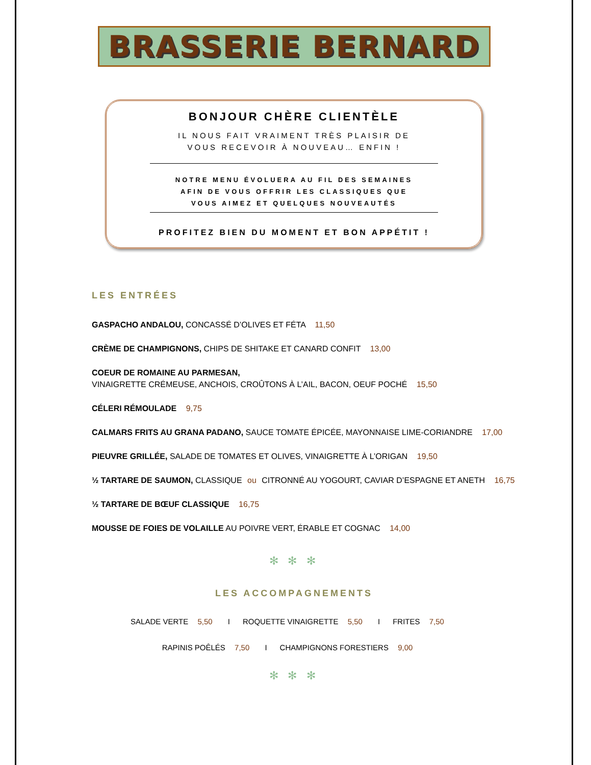BRASSERIE BERNARD
BONJOUR CHÈRE CLIENTÈLE
IL NOUS FAIT VRAIMENT TRÈS PLAISIR DE
VOUS RECEVOIR À NOUVEAU… ENFIN !
NOTRE MENU ÉVOLUERA AU FIL DES SEMAINES
AFIN DE VOUS OFFRIR LES CLASSIQUES QUE
VOUS AIMEZ ET QUELQUES NOUVEAUTÉS
PROFITEZ BIEN DU MOMENT ET BON APPÉTIT !
LES ENTRÉES
GASPACHO ANDALOU, CONCASSÉ D’OLIVES ET FÉTA 11,50
CRÈME DE CHAMPIGNONS, CHIPS DE SHITAKE ET CANARD CONFIT 13,00
COEUR DE ROMAINE AU PARMESAN,
VINAIGRETTE CRÉMEUSE, ANCHOIS, CROÛTONS À L’AIL, BACON, OEUF POCHÉ 15,50
CÉLERI RÉMOULADE 9,75
CALMARS FRITS AU GRANA PADANO, SAUCE TOMATE ÉPICÉE, MAYONNAISE LIME-CORIANDRE 17,00
PIEUVRE GRILLÉE, SALADE DE TOMATES ET OLIVES, VINAIGRETTE À L’ORIGAN 19,50
½ TARTARE DE SAUMON, CLASSIQUE ou CITRONNÉ AU YOGOURT, CAVIAR D’ESPAGNE ET ANETH 16,75
½ TARTARE DE BŒUF CLASSIQUE 16,75
MOUSSE DE FOIES DE VOLAILLE AU POIVRE VERT, ÉRABLE ET COGNAC 14,00
✻ ✻ ✻
LES ACCOMPAGNEMENTS
SALADE VERTE 5,50 I ROQUETTE VINAIGRETTE 5,50 I FRITES 7,50
RAPINIS POÊLÉS 7,50 I CHAMPIGNONS FORESTIERS 9,00
✻ ✻ ✻